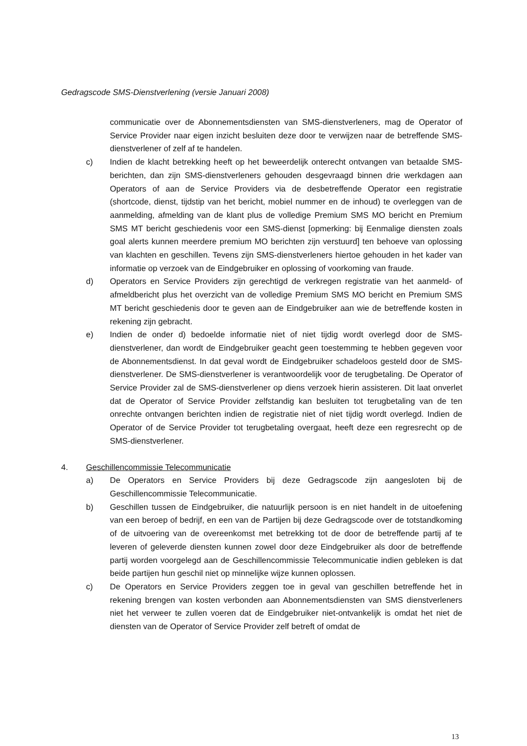Gedragscode SMS-Dienstverlening (versie Januari 2008)
communicatie over de Abonnementsdiensten van SMS-dienstverleners, mag de Operator of Service Provider naar eigen inzicht besluiten deze door te verwijzen naar de betreffende SMS-dienstverlener of zelf af te handelen.
c) Indien de klacht betrekking heeft op het beweerdelijk onterecht ontvangen van betaalde SMS-berichten, dan zijn SMS-dienstverleners gehouden desgevraagd binnen drie werkdagen aan Operators of aan de Service Providers via de desbetreffende Operator een registratie (shortcode, dienst, tijdstip van het bericht, mobiel nummer en de inhoud) te overleggen van de aanmelding, afmelding van de klant plus de volledige Premium SMS MO bericht en Premium SMS MT bericht geschiedenis voor een SMS-dienst [opmerking: bij Eenmalige diensten zoals goal alerts kunnen meerdere premium MO berichten zijn verstuurd] ten behoeve van oplossing van klachten en geschillen. Tevens zijn SMS-dienstverleners hiertoe gehouden in het kader van informatie op verzoek van de Eindgebruiker en oplossing of voorkoming van fraude.
d) Operators en Service Providers zijn gerechtigd de verkregen registratie van het aanmeld- of afmeldbericht plus het overzicht van de volledige Premium SMS MO bericht en Premium SMS MT bericht geschiedenis door te geven aan de Eindgebruiker aan wie de betreffende kosten in rekening zijn gebracht.
e) Indien de onder d) bedoelde informatie niet of niet tijdig wordt overlegd door de SMS-dienstverlener, dan wordt de Eindgebruiker geacht geen toestemming te hebben gegeven voor de Abonnementsdienst. In dat geval wordt de Eindgebruiker schadeloos gesteld door de SMS-dienstverlener. De SMS-dienstverlener is verantwoordelijk voor de terugbetaling. De Operator of Service Provider zal de SMS-dienstverlener op diens verzoek hierin assisteren. Dit laat onverlet dat de Operator of Service Provider zelfstandig kan besluiten tot terugbetaling van de ten onrechte ontvangen berichten indien de registratie niet of niet tijdig wordt overlegd. Indien de Operator of de Service Provider tot terugbetaling overgaat, heeft deze een regresrecht op de SMS-dienstverlener.
4. Geschillencommissie Telecommunicatie
a) De Operators en Service Providers bij deze Gedragscode zijn aangesloten bij de Geschillencommissie Telecommunicatie.
b) Geschillen tussen de Eindgebruiker, die natuurlijk persoon is en niet handelt in de uitoefening van een beroep of bedrijf, en een van de Partijen bij deze Gedragscode over de totstandkoming of de uitvoering van de overeenkomst met betrekking tot de door de betreffende partij af te leveren of geleverde diensten kunnen zowel door deze Eindgebruiker als door de betreffende partij worden voorgelegd aan de Geschillencommissie Telecommunicatie indien gebleken is dat beide partijen hun geschil niet op minnelijke wijze kunnen oplossen.
c) De Operators en Service Providers zeggen toe in geval van geschillen betreffende het in rekening brengen van kosten verbonden aan Abonnementsdiensten van SMS dienstverleners niet het verweer te zullen voeren dat de Eindgebruiker niet-ontvankelijk is omdat het niet de diensten van de Operator of Service Provider zelf betreft of omdat de
13